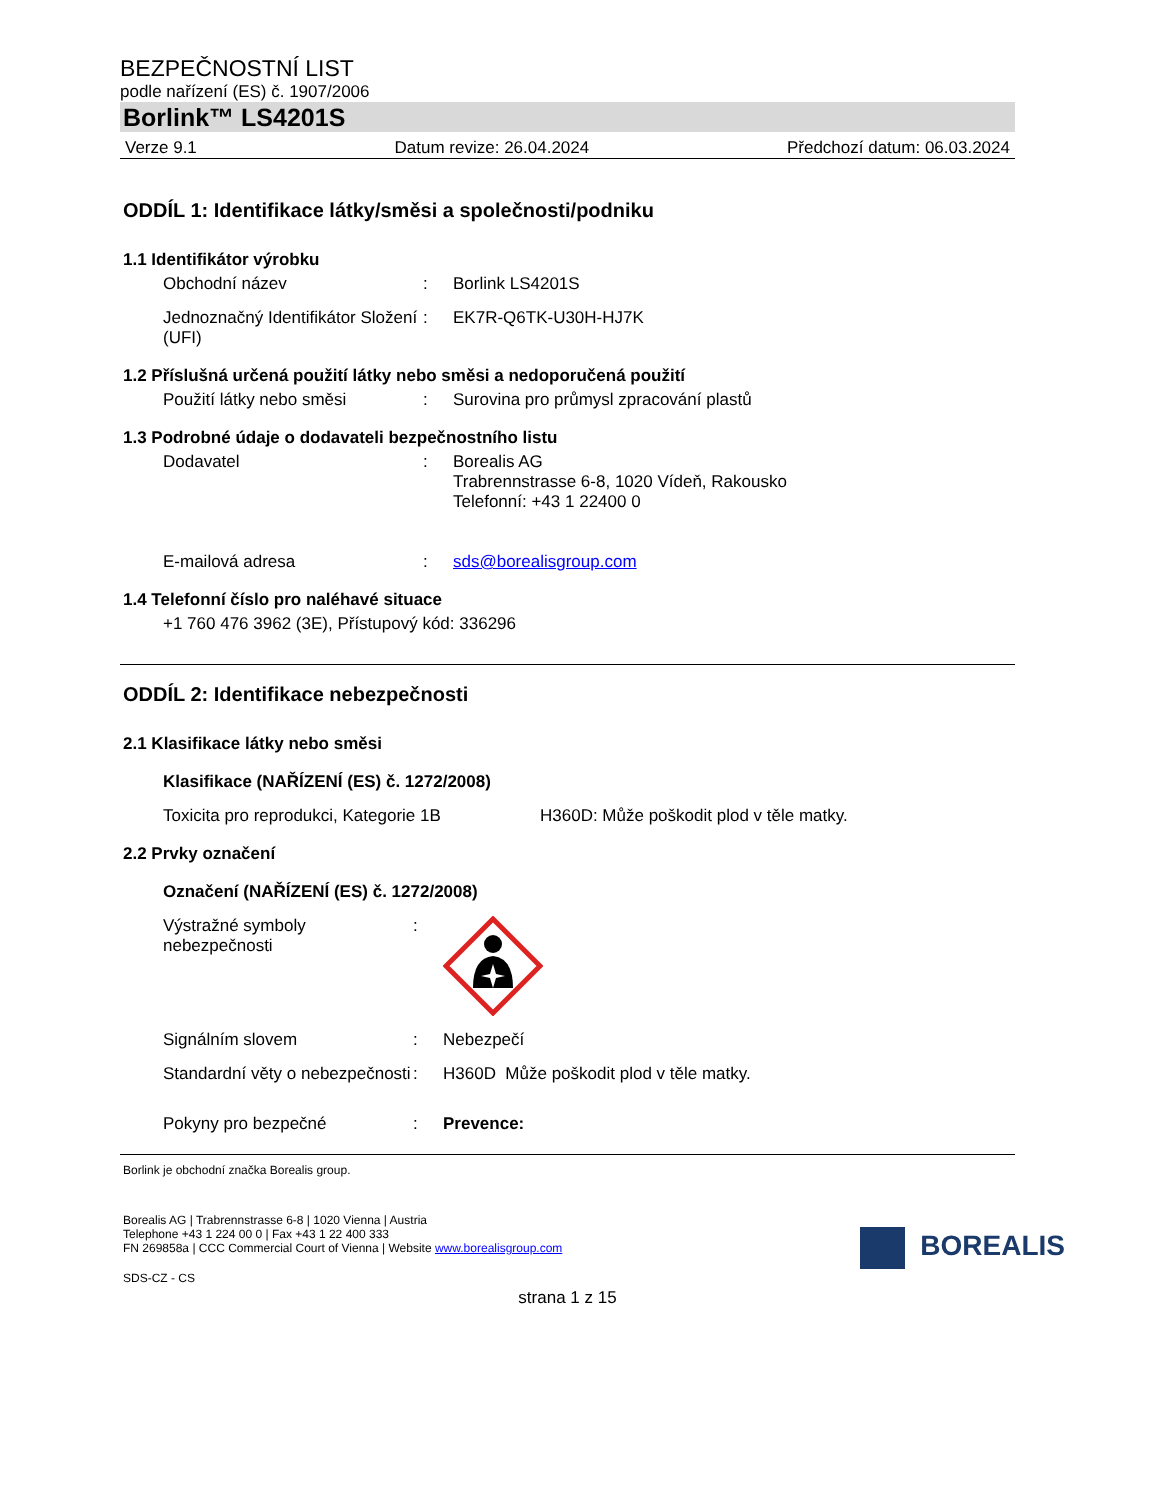BEZPEČNOSTNÍ LIST
podle nařízení (ES) č. 1907/2006
Borlink™ LS4201S
Verze 9.1 Datum revize: 26.04.2024 Předchozí datum: 06.03.2024
ODDÍL 1: Identifikace látky/směsi a společnosti/podniku
1.1 Identifikátor výrobku
Obchodní název : Borlink LS4201S
Jednoznačný Identifikátor Složení (UFI)
: EK7R-Q6TK-U30H-HJ7K
1.2 Příslušná určená použití látky nebo směsi a nedoporučená použití
Použití látky nebo směsi : Surovina pro průmysl zpracování plastů
1.3 Podrobné údaje o dodavateli bezpečnostního listu
Dodavatel : Borealis AG
Trabrennstrasse 6-8, 1020 Vídeň, Rakousko
Telefonní: +43 1 22400 0
E-mailová adresa : sds@borealisgroup.com
1.4 Telefonní číslo pro naléhavé situace
+1 760 476 3962 (3E), Přístupový kód: 336296
ODDÍL 2: Identifikace nebezpečnosti
2.1 Klasifikace látky nebo směsi
Klasifikace (NAŘÍZENÍ (ES) č. 1272/2008)
Toxicita pro reprodukci, Kategorie 1B
H360D: Může poškodit plod v těle matky.
2.2 Prvky označení
Označení (NAŘÍZENÍ (ES) č. 1272/2008)
Výstražné symboly nebezpečnosti
:
Signálním slovem : Nebezpečí
Standardní věty o nebezpečnosti
: H360D Může poškodit plod v těle matky.
Pokyny pro bezpečné : Prevence:
Borlink je obchodní značka Borealis group.
Borealis AG | Trabrennstrasse 6-8 | 1020 Vienna | Austria
Telephone +43 1 224 00 0 | Fax +43 1 22 400 333
FN 269858a | CCC Commercial Court of Vienna | Website www.borealisgroup.com
SDS-CZ - CS
BOREALIS
strana 1 z 15